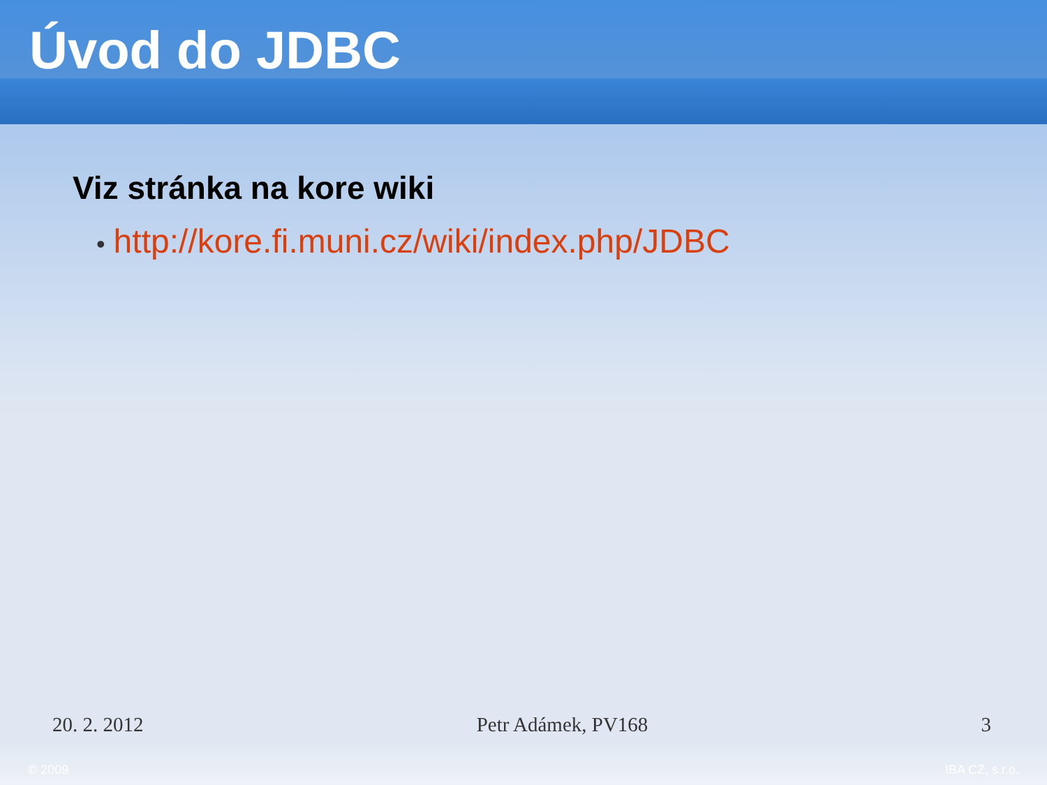Úvod do JDBC
Viz stránka na kore wiki
• http://kore.fi.muni.cz/wiki/index.php/JDBC
20. 2. 2012 Petr Adámek, PV168 3
© 2009 IBA CZ, s.r.o.